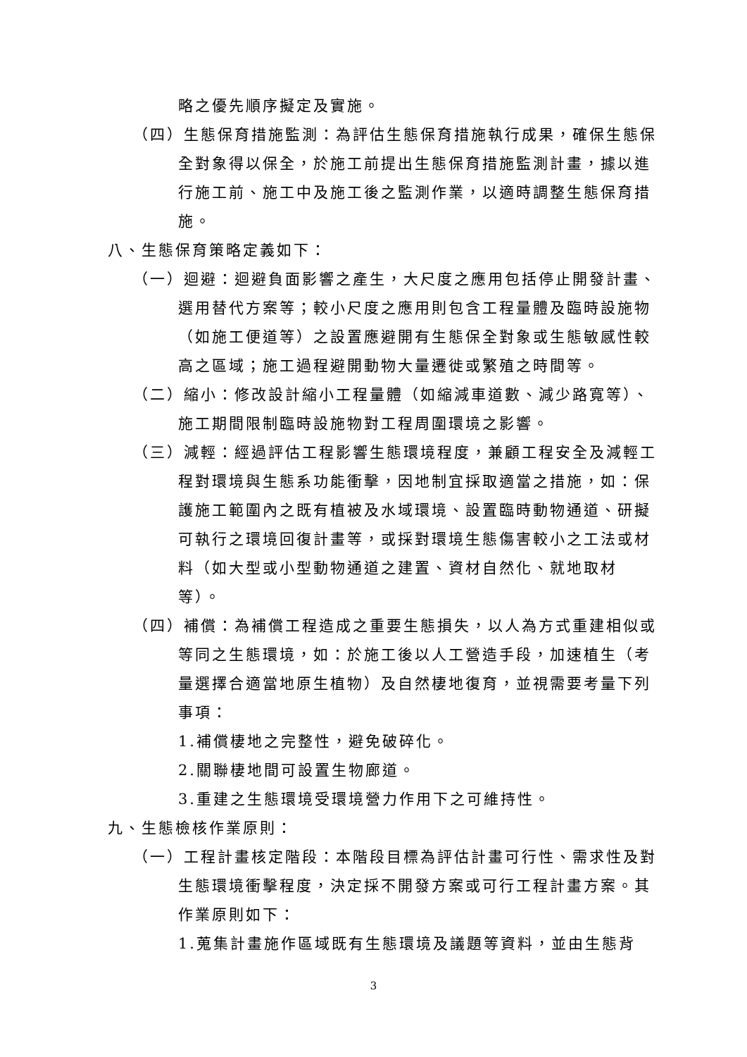略之優先順序擬定及實施。
（四）生態保育措施監測：為評估生態保育措施執行成果，確保生態保全對象得以保全，於施工前提出生態保育措施監測計畫，據以進行施工前、施工中及施工後之監測作業，以適時調整生態保育措施。
八、生態保育策略定義如下：
（一）迴避：迴避負面影響之產生，大尺度之應用包括停止開發計畫、選用替代方案等；較小尺度之應用則包含工程量體及臨時設施物（如施工便道等）之設置應避開有生態保全對象或生態敏感性較高之區域；施工過程避開動物大量遷徙或繁殖之時間等。
（二）縮小：修改設計縮小工程量體（如縮減車道數、減少路寬等）、施工期間限制臨時設施物對工程周圍環境之影響。
（三）減輕：經過評估工程影響生態環境程度，兼顧工程安全及減輕工程對環境與生態系功能衝擊，因地制宜採取適當之措施，如：保護施工範圍內之既有植被及水域環境、設置臨時動物通道、研擬可執行之環境回復計畫等，或採對環境生態傷害較小之工法或材料（如大型或小型動物通道之建置、資材自然化、就地取材等）。
（四）補償：為補償工程造成之重要生態損失，以人為方式重建相似或等同之生態環境，如：於施工後以人工營造手段，加速植生（考量選擇合適當地原生植物）及自然棲地復育，並視需要考量下列事項：
1.補償棲地之完整性，避免破碎化。
2.關聯棲地間可設置生物廊道。
3.重建之生態環境受環境營力作用下之可維持性。
九、生態檢核作業原則：
（一）工程計畫核定階段：本階段目標為評估計畫可行性、需求性及對生態環境衝擊程度，決定採不開發方案或可行工程計畫方案。其作業原則如下：
1.蒐集計畫施作區域既有生態環境及議題等資料，並由生態背
3